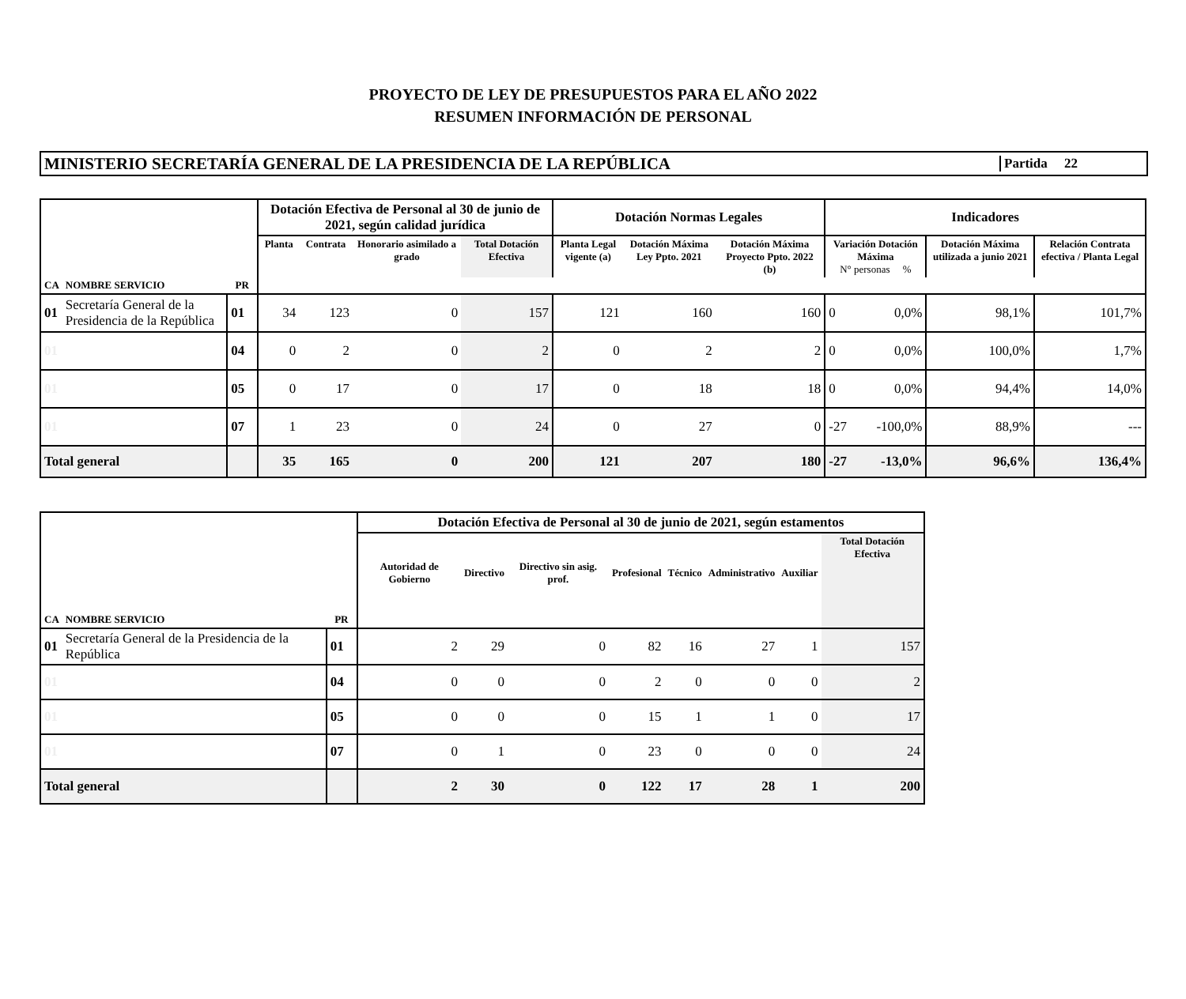PROYECTO DE LEY DE PRESUPUESTOS PARA EL AÑO 2022
RESUMEN INFORMACIÓN DE PERSONAL
MINISTERIO SECRETARÍA GENERAL DE LA PRESIDENCIA DE LA REPÚBLICA
Partida 22
| | | | Dotación Efectiva de Personal al 30 de junio de 2021, según calidad jurídica | | | | Dotación Normas Legales | | | Indicadores | | | |
| --- | --- | --- | --- | --- | --- | --- | --- | --- | --- | --- | --- | --- | --- |
| | | | Planta | Contrata | Honorario asimilado a grado | Total Dotación Efectiva | Planta Legal vigente (a) | Dotación Máxima Ley Ppto. 2021 | Dotación Máxima Proyecto Ppto. 2022 (b) | Variación Dotación Máxima N° personas % | | Dotación Máxima utilizada a junio 2021 | Relación Contrata efectiva / Planta Legal |
| CA | NOMBRE SERVICIO | PR | | | | | | | | | | | |
| 01 | Secretaría General de la Presidencia de la República | 01 | 34 | 123 | 0 | 157 | 121 | 160 | 160 | 0 | 0,0% | 98,1% | 101,7% |
| 01 | | 04 | 0 | 2 | 0 | 2 | 0 | 2 | 2 | 0 | 0,0% | 100,0% | 1,7% |
| 01 | | 05 | 0 | 17 | 0 | 17 | 0 | 18 | 18 | 0 | 0,0% | 94,4% | 14,0% |
| 01 | | 07 | 1 | 23 | 0 | 24 | 0 | 27 | 0 | -27 | -100,0% | 88,9% | --- |
| Total general | | | 35 | 165 | 0 | 200 | 121 | 207 | 180 | -27 | -13,0% | 96,6% | 136,4% |
| | | | Dotación Efectiva de Personal al 30 de junio de 2021, según estamentos | | | | | | | |
| --- | --- | --- | --- | --- | --- | --- | --- | --- | --- | --- |
| | | | Autoridad de Gobierno | Directivo | Directivo sin asig. prof. | Profesional | Técnico | Administrativo | Auxiliar | Total Dotación Efectiva |
| CA | NOMBRE SERVICIO | PR | | | | | | | | |
| 01 | Secretaría General de la Presidencia de la República | 01 | 2 | 29 | 0 | 82 | 16 | 27 | 1 | 157 |
| 01 | | 04 | 0 | 0 | 0 | 2 | 0 | 0 | 0 | 2 |
| 01 | | 05 | 0 | 0 | 0 | 15 | 1 | 1 | 0 | 17 |
| 01 | | 07 | 0 | 1 | 0 | 23 | 0 | 0 | 0 | 24 |
| Total general | | | 2 | 30 | 0 | 122 | 17 | 28 | 1 | 200 |